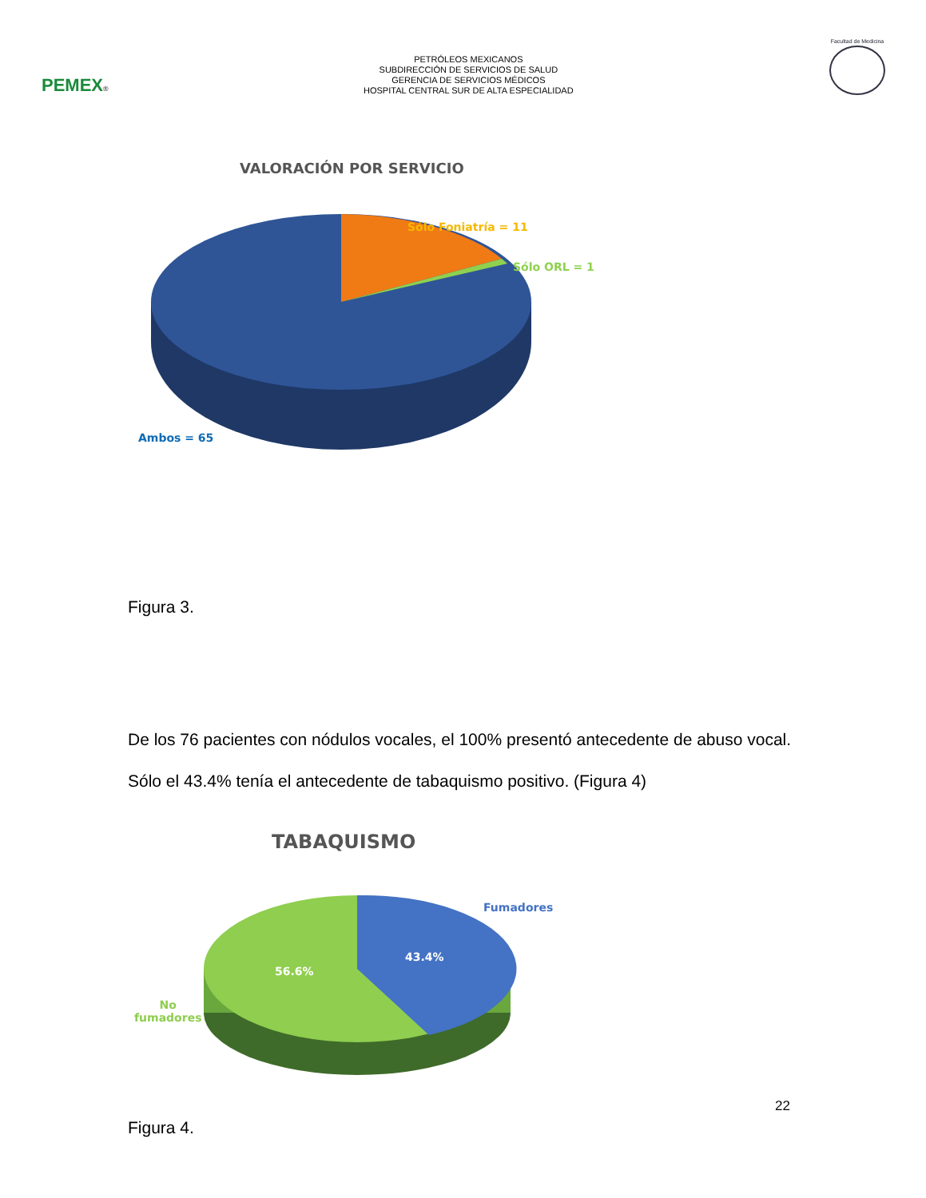PEMEX®
PETRÓLEOS MEXICANOS
SUBDIRECCIÓN DE SERVICIOS DE SALUD
GERENCIA DE SERVICIOS MÉDICOS
HOSPITAL CENTRAL SUR DE ALTA ESPECIALIDAD
Facultad de Medicina
VALORACIÓN POR SERVICIO
Sólo Foniatría = 11
Sólo ORL = 1
Ambos = 65
Figura 3.
De los 76 pacientes con nódulos vocales, el 100% presentó antecedente de abuso vocal. Sólo el 43.4% tenía el antecedente de tabaquismo positivo. (Figura 4)
TABAQUISMO
Fumadores
43.4%
56.6%
No
fumadores
Figura 4.
22